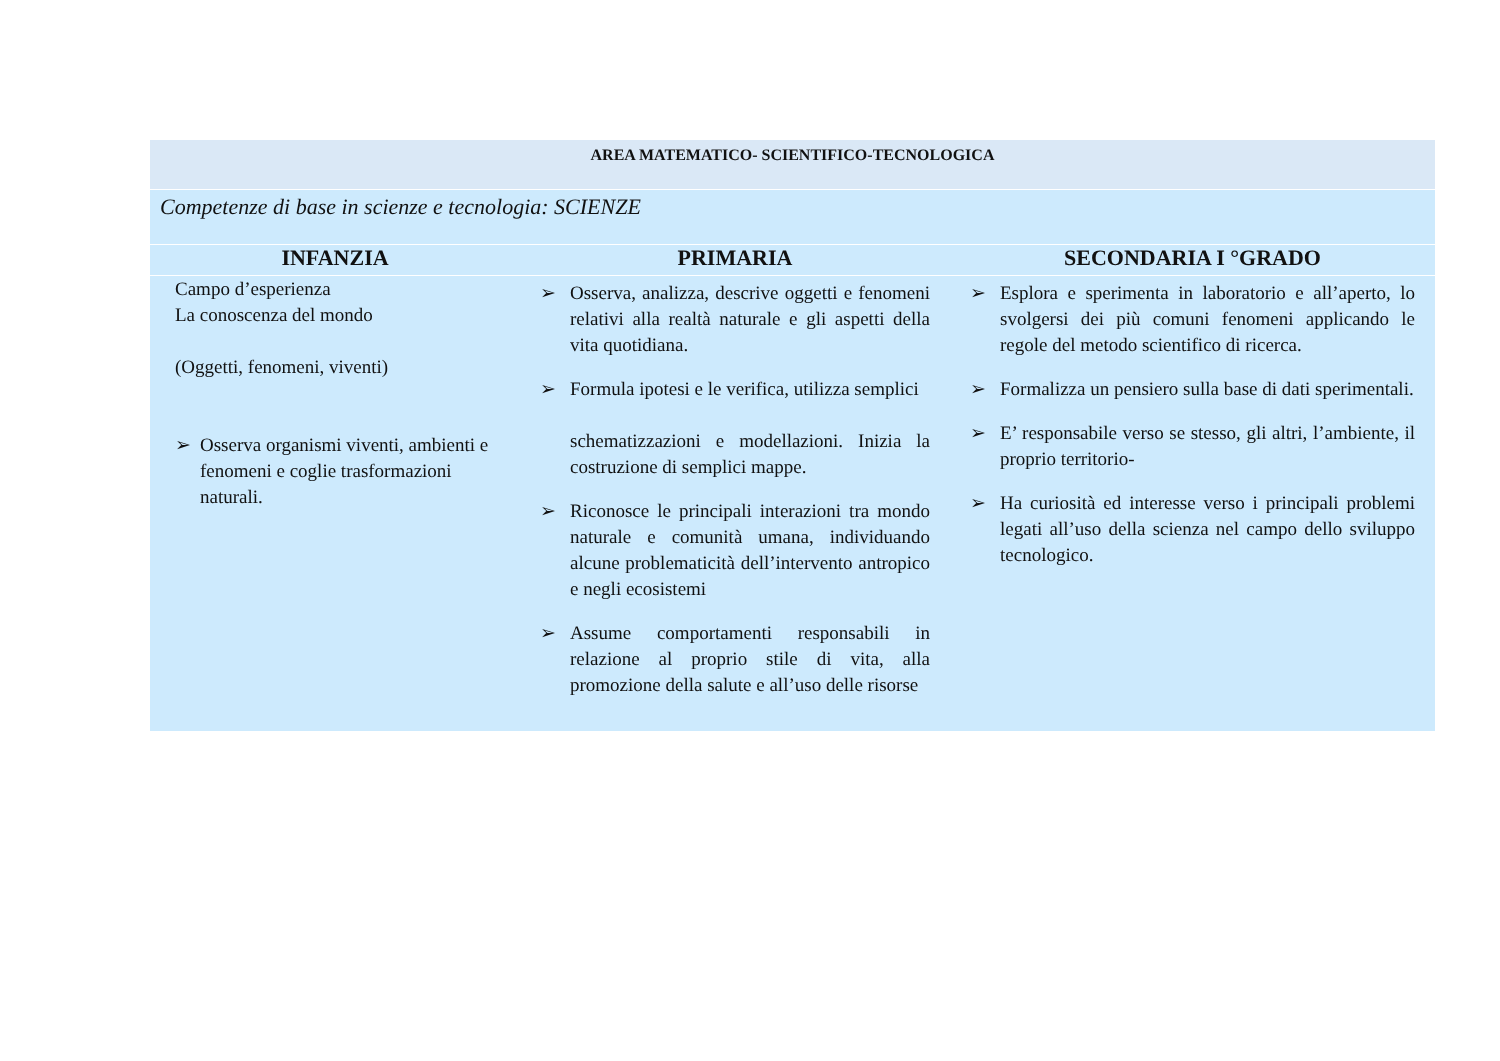| AREA MATEMATICO- SCIENTIFICO-TECNOLOGICA | | |
| Competenze di base in scienze e tecnologia: SCIENZE | | |
| INFANZIA | PRIMARIA | SECONDARIA I °GRADO |
| Campo d’esperienza La conoscenza del mondo (Oggetti, fenomeni, viventi) ➢ Osserva organismi viventi, ambienti e fenomeni e coglie trasformazioni naturali. | ➢ Osserva, analizza, descrive oggetti e fenomeni relativi alla realtà naturale e gli aspetti della vita quotidiana. ➢ Formula ipotesi e le verifica, utilizza semplici schematizzazioni e modellazioni. Inizia la costruzione di semplici mappe. ➢ Riconosce le principali interazioni tra mondo naturale e comunità umana, individuando alcune problematicità dell’intervento antropico e negli ecosistemi ➢ Assume comportamenti responsabili in relazione al proprio stile di vita, alla promozione della salute e all’uso delle risorse | ➢ Esplora e sperimenta in laboratorio e all’aperto, lo svolgersi dei più comuni fenomeni applicando le regole del metodo scientifico di ricerca. ➢ Formalizza un pensiero sulla base di dati sperimentali. ➢ E’ responsabile verso se stesso, gli altri, l’ambiente, il proprio territorio- ➢ Ha curiosità ed interesse verso i principali problemi legati all’uso della scienza nel campo dello sviluppo tecnologico. |